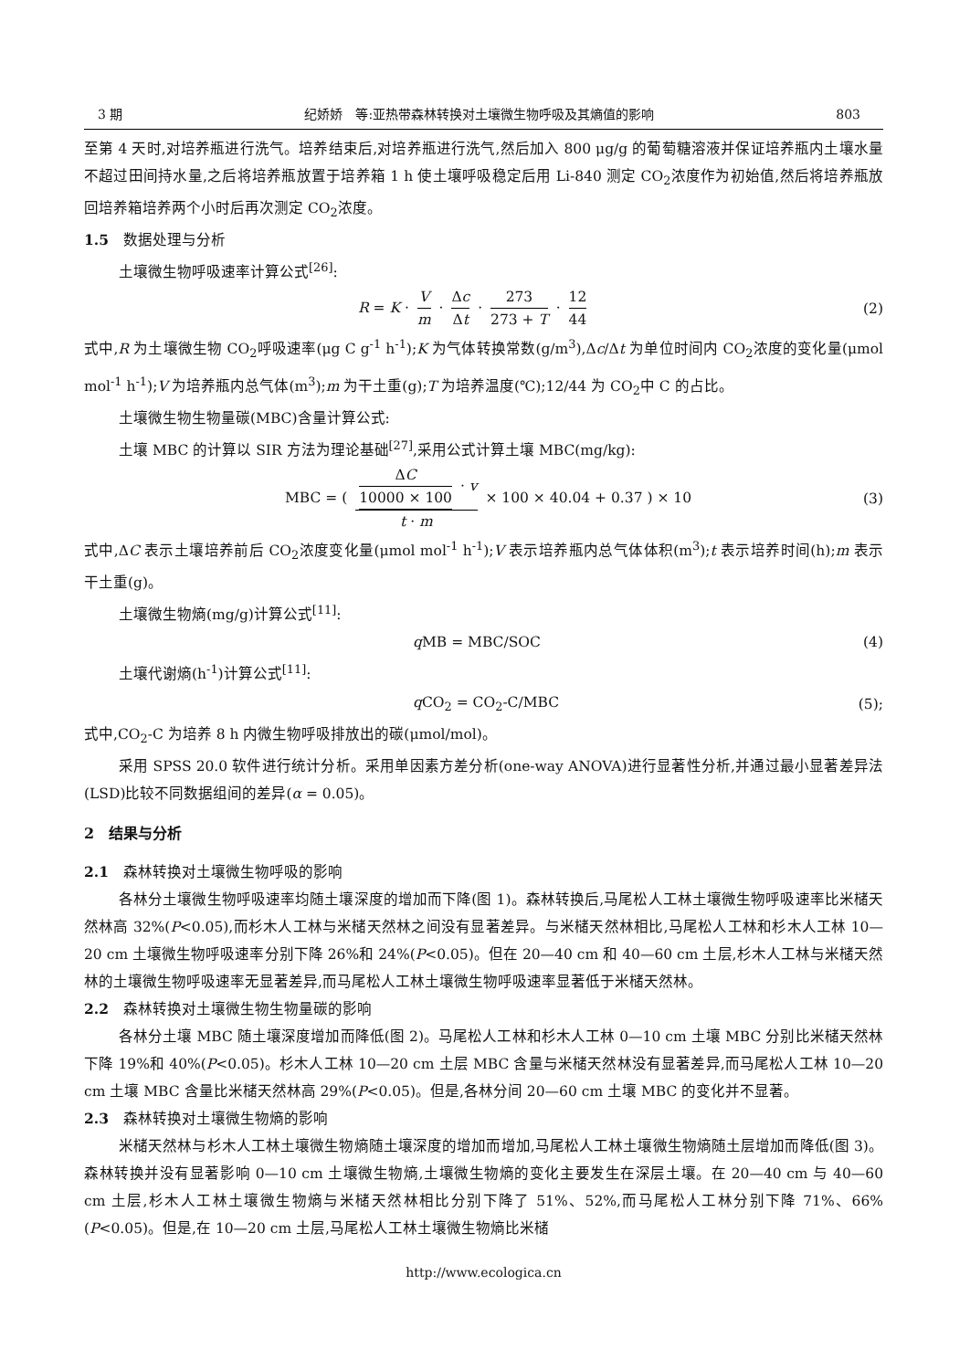3 期 纪娇娇　等:亚热带森林转换对土壤微生物呼吸及其熵值的影响 803
至第 4 天时,对培养瓶进行洗气。培养结束后,对培养瓶进行洗气,然后加入 800 μg/g 的葡萄糖溶液并保证培养瓶内土壤水量不超过田间持水量,之后将培养瓶放置于培养箱 1 h 使土壤呼吸稳定后用 Li-840 测定 CO<sub>2</sub>浓度作为初始值,然后将培养瓶放回培养箱培养两个小时后再次测定 CO<sub>2</sub>浓度。
1.5　数据处理与分析
土壤微生物呼吸速率计算公式<sup>[26]</sup>:
R = K · V m · Δc Δt · 273 273 + T · 12 44 (2)
式中,R 为土壤微生物 CO<sub>2</sub>呼吸速率(μg C g<sup>-1</sup> h<sup>-1</sup>);K 为气体转换常数(g/m<sup>3</sup>),Δc/Δt 为单位时间内 CO<sub>2</sub>浓度的变化量(μmol mol<sup>-1</sup> h<sup>-1</sup>);V 为培养瓶内总气体(m<sup>3</sup>);m 为干土重(g);T 为培养温度(℃);12/44 为 CO<sub>2</sub>中 C 的占比。
土壤微生物生物量碳(MBC)含量计算公式:
土壤 MBC 的计算以 SIR 方法为理论基础<sup>[27]</sup>,采用公式计算土壤 MBC(mg/kg):
MBC = ( ΔC 10000 × 100 · v t · m × 100 × 40.04 + 0.37 ) × 10 (3)
式中,ΔC 表示土壤培养前后 CO<sub>2</sub>浓度变化量(μmol mol<sup>-1</sup> h<sup>-1</sup>);V 表示培养瓶内总气体体积(m<sup>3</sup>);t 表示培养时间(h);m 表示干土重(g)。
土壤微生物熵(mg/g)计算公式<sup>[11]</sup>:
q MB = MBC/SOC (4)
土壤代谢熵(h<sup>-1</sup>)计算公式<sup>[11]</sup>:
q CO<sub>2</sub> = CO<sub>2</sub>-C/MBC (5);
式中,CO<sub>2</sub>-C 为培养 8 h 内微生物呼吸排放出的碳(μmol/mol)。
采用 SPSS 20.0 软件进行统计分析。采用单因素方差分析(one-way ANOVA)进行显著性分析,并通过最小显著差异法(LSD)比较不同数据组间的差异(α = 0.05)。
2　结果与分析
2.1　森林转换对土壤微生物呼吸的影响
各林分土壤微生物呼吸速率均随土壤深度的增加而下降(图 1)。森林转换后,马尾松人工林土壤微生物呼吸速率比米槠天然林高 32%(P<0.05),而杉木人工林与米槠天然林之间没有显著差异。与米槠天然林相比,马尾松人工林和杉木人工林 10—20 cm 土壤微生物呼吸速率分别下降 26%和 24%(P<0.05)。但在 20—40 cm 和 40—60 cm 土层,杉木人工林与米槠天然林的土壤微生物呼吸速率无显著差异,而马尾松人工林土壤微生物呼吸速率显著低于米槠天然林。
2.2　森林转换对土壤微生物生物量碳的影响
各林分土壤 MBC 随土壤深度增加而降低(图 2)。马尾松人工林和杉木人工林 0—10 cm 土壤 MBC 分别比米槠天然林下降 19%和 40%(P<0.05)。杉木人工林 10—20 cm 土层 MBC 含量与米槠天然林没有显著差异,而马尾松人工林 10—20 cm 土壤 MBC 含量比米槠天然林高 29%(P<0.05)。但是,各林分间 20—60 cm 土壤 MBC 的变化并不显著。
2.3　森林转换对土壤微生物熵的影响
米槠天然林与杉木人工林土壤微生物熵随土壤深度的增加而增加,马尾松人工林土壤微生物熵随土层增加而降低(图 3)。森林转换并没有显著影响 0—10 cm 土壤微生物熵,土壤微生物熵的变化主要发生在深层土壤。在 20—40 cm 与 40—60 cm 土层,杉木人工林土壤微生物熵与米槠天然林相比分别下降了 51%、52%,而马尾松人工林分别下降 71%、66%(P<0.05)。但是,在 10—20 cm 土层,马尾松人工林土壤微生物熵比米槠
http://www.ecologica.cn